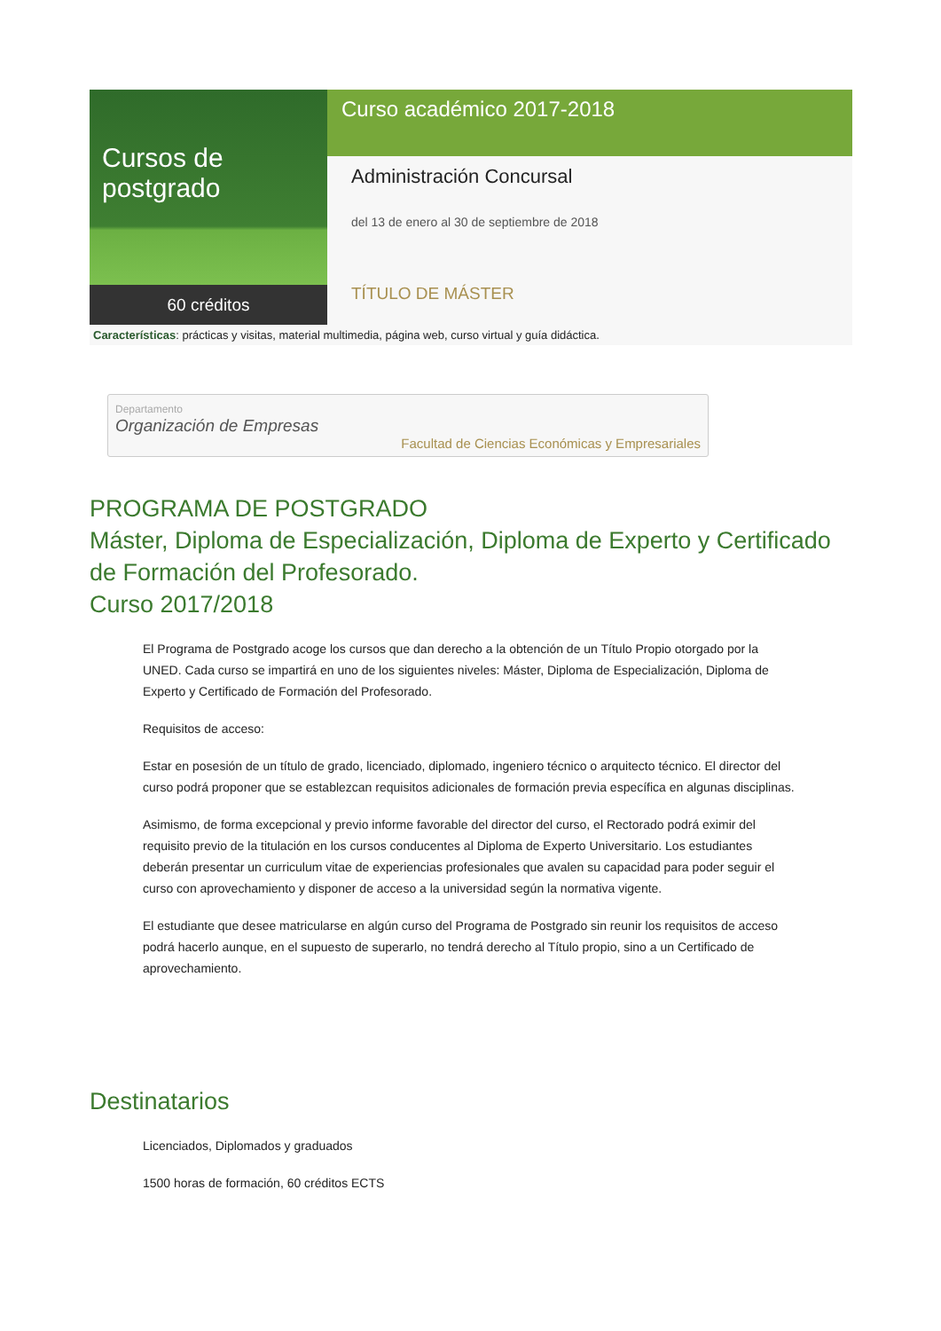Cursos de postgrado
60 créditos
Curso académico 2017-2018
Administración Concursal
del 13 de enero al 30 de septiembre de 2018
TÍTULO DE MÁSTER
Características: prácticas y visitas, material multimedia, página web, curso virtual y guía didáctica.
Departamento
Organización de Empresas
Facultad de Ciencias Económicas y Empresariales
PROGRAMA DE POSTGRADO
Máster, Diploma de Especialización, Diploma de Experto y Certificado de Formación del Profesorado.
Curso 2017/2018
El Programa de Postgrado acoge los cursos que dan derecho a la obtención de un Título Propio otorgado por la UNED. Cada curso se impartirá en uno de los siguientes niveles: Máster, Diploma de Especialización, Diploma de Experto y Certificado de Formación del Profesorado.
Requisitos de acceso:
Estar en posesión de un título de grado, licenciado, diplomado, ingeniero técnico o arquitecto técnico. El director del curso podrá proponer que se establezcan requisitos adicionales de formación previa específica en algunas disciplinas.
Asimismo, de forma excepcional y previo informe favorable del director del curso, el Rectorado podrá eximir del requisito previo de la titulación en los cursos conducentes al Diploma de Experto Universitario. Los estudiantes deberán presentar un curriculum vitae de experiencias profesionales que avalen su capacidad para poder seguir el curso con aprovechamiento y disponer de acceso a la universidad según la normativa vigente.
El estudiante que desee matricularse en algún curso del Programa de Postgrado sin reunir los requisitos de acceso podrá hacerlo aunque, en el supuesto de superarlo, no tendrá derecho al Título propio, sino a un Certificado de aprovechamiento.
Destinatarios
Licenciados, Diplomados y graduados
1500 horas de formación, 60 créditos ECTS